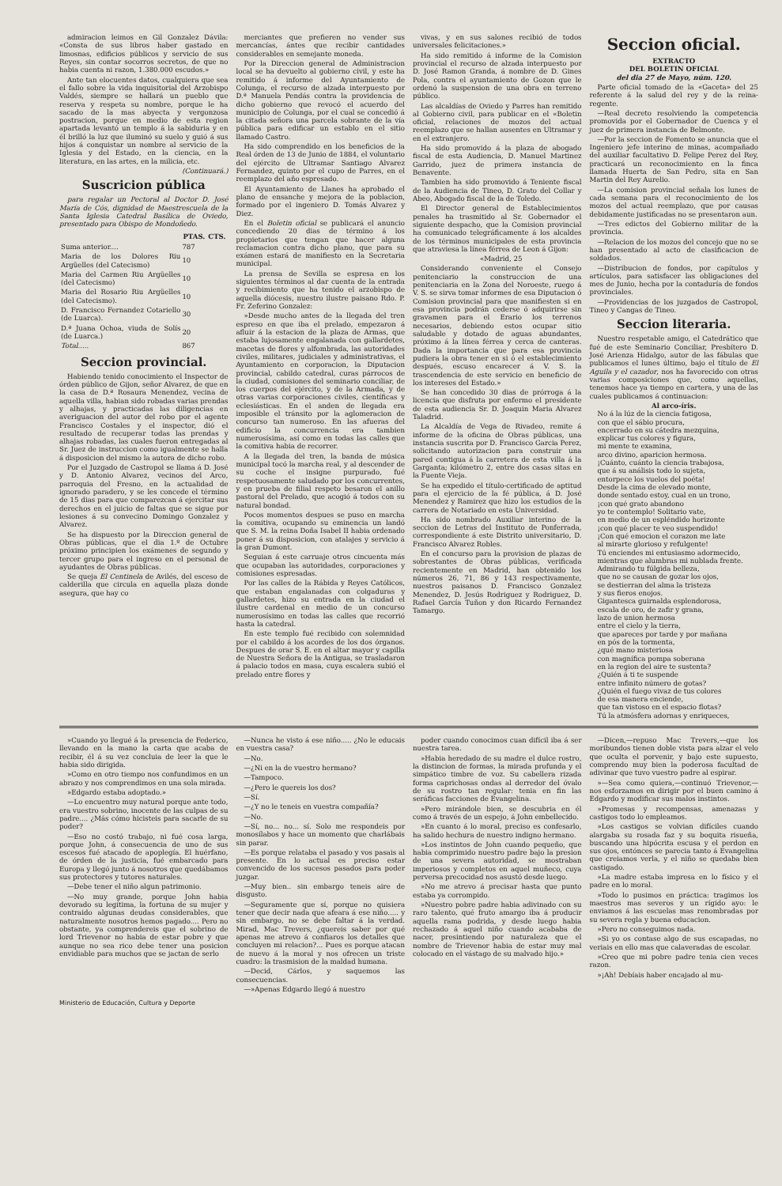admiracion leimos en Gil Gonzalez Dávila: «Consta de sus libros haber gastado en limosnas, edificios públicos y servicio de sus Reyes, sin contar socorros secretos, de que no habia cuenta ni razon, 1.380.000 escudos.»
Ante tan elocuentes datos, cualquiera que sea el fallo sobre la vida inquisitorial del Arzobispo Valdés, siempre se hallará un pueblo que reserva y respeta su nombre, porque le ha sacado de la mas abyecta y vergonzosa postracion, porque en medio de esta region apartada levantó un templo á la sabiduria y en él brilló la luz que iluminó su suelo y guió á sus hijos á conquistar un nombre al servicio de la Iglesia y del Estado, en la ciencia, en la literatura, en las artes, en la milicia, etc.
(Continuará.)
Suscricion pública
para regalar un Pectoral al Doctor D. José María de Cós, dignidad de Maestrescuela de la Santa Iglesia Catedral Basílica de Oviedo, presentado para Obispo de Mondoñedo.
| | PTAS. | CTS. |
| --- | --- | --- |
| Suma anterior.... | 787 | |
| Maria de los Dolores Riu Argüelles (del Catecismo) | 10 | |
| Maria del Carmen Riu Argüelles (del Catecismo) | 10 | |
| Maria del Rosario Riu Argüelles (del Catecismo). | 10 | |
| D. Francisco Fernandez Cotariello (de Luarca). | 30 | |
| D.ª Juana Ochoa, viuda de Solís (de Luarca.) | 20 | |
| Total ..... | 867 | |
Seccion provincial.
Habiendo tenido conocimiento el Inspector de órden público de Gijon, señor Alvarez, de que en la casa de D.ª Rosaura Menendez, vecina de aquella villa, habian sido robadas varias prendas y alhajas, y practicadas las diligencias en averiguacion del autor del robo por el agente Francisco Costales y el inspector, dió el resultado de recuperar todas las prendas y alhajas robadas, las cuales fueron entregadas al Sr. Juez de instruccion como igualmente se halla á disposicion del mismo la autora de dicho robo.
Por el Juzgado de Castropol se llama á D. José y D. Antonio Alvarez, vecinos del Arco, parroquia del Fresno, en la actualidad de ignorado paradero, y se les concede el término de 15 dias para que comparezcan á ejercitar sus derechos en el juicio de faltas que se sigue por lesiones á su convecino Domingo Gonzalez y Alvarez.
Se ha dispuesto por la Direccion general de Obras públicas, que el dia 1.º de Octubre próximo principien los exámenes de segundo y tercer grupo para el ingreso en el personal de ayudantes de Obras públicas.
Se queja El Centinela de Avilés, del esceso de calderilla que circula en aquella plaza donde asegura, que hay co
merciantes que prefieren no vender sus mercancías, ántes que recibir cantidades considerables en semejante moneda.
Por la Direccion general de Administracion local se ha devuelto al gobierno civil, y este ha remitido á informe del Ayuntamiento de Colunga, el recurso de alzada interpuesto por D.ª Manuela Pendás contra la providencia de dicho gobierno que revocó el acuerdo del municipio de Colunga, por el cual se concedió á la citada señora una parcela sobrante de la vía pública para edificar un establo en el sitio llamado Castro.
Ha sido comprendido en los beneficios de la Real órden de 13 de Junio de 1884, el voluntario del ejército de Ultramar Santiago Alvarez Fernandez, quinto por el cupo de Parres, en el reemplazo del año espresado.
El Ayuntamiento de Llanes ha aprobado el plano de ensanche y mejora de la poblacion, formado por el ingeniero D. Tomás Alvarez y Diez.
En el Boletin oficial se publicará el anuncio concediendo 20 dias de término á los propietarios que tengan que hacer alguna reclamacion contra dicho plano, que para su exámen estará de manifiesto en la Secretaria municipal.
La prensa de Sevilla se espresa en los siguientes términos al dar cuenta de la entrada y recibimiento que ha tenido el arzobispo de aquella diócesis, nuestro ilustre paisano Rdo. P. Fr. Zeferino Gonzalez:
»Desde mucho antes de la llegada del tren espreso en que iba el prelado, empezaron á afluir á la estacion de la plaza de Armas, que estaba lujosamente engalanada con gallardetes, macetas de flores y alfombrada, las autoridades civiles, militares, judiciales y administrativas, el Ayuntamiento en corporacion, la Diputacion provincial, cabildo catedral, curas párrocos de la ciudad, comisiones del seminario conciliar, de los cuerpos del ejército, y de la Armada, y de otras varias corporaciones civiles, científicas y eclesiásticas. En el anden de llegada era imposible el tránsito por la aglomeracion de concurso tan numeroso. En las afueras del edificio la concurrencia era tambien numerosísima, así como en todas las calles que la comitiva habia de recorrer.
A la llegada del tren, la banda de música municipal tocó la marcha real, y al descender de su coche el insigne purpurado, fué respetuosamente saludado por los concurrentes, y en prueba de filial respeto besaron el anillo pastoral del Prelado, que acogió á todos con su natural bondad.
Pocos momentos despues se puso en marcha la comitiva, ocupando su eminencia un landó que S. M. la reina Doña Isabel II habia ordenado poner á su disposicion, con atalajes y servicio á la gran Dumont.
Seguian á este carruaje otros cincuenta más que ocupaban las autoridades, corporaciones y comisiones espresadas.
Por las calles de la Rábida y Reyes Católicos, que estaban engalanadas con colgaduras y gallardetes, hizo su entrada en la ciudad el ilustre cardenal en medio de un concurso numerosísimo en todas las calles que recorrió hasta la catedral.
En este templo fué recibido con solemnidad por el cabildo á los acordes de los dos órganos. Despues de orar S. E. en el altar mayor y capilla de Nuestra Señora de la Antigua, se trasladaron á palacio todos en masa, cuya escalera subió el prelado entre flores y
vivas, y en sus salones recibió de todos universales felicitaciones.»
Ha sido remitido á informe de la Comision provincial el recurso de alzada interpuesto por D. José Ramon Granda, á nombre de D. Gines Pola, contra el ayuntamiento de Gozon que le ordenó la suspension de una obra en terreno público.
Las alcaldías de Oviedo y Parres han remitido al Gobierno civil, para publicar en el «Boletin oficial, relaciones de mozos del actual reemplazo que se hallan ausentes en Ultramar y en el extranjero.
Ha sido promovido á la plaza de abogado fiscal de esta Audiencia, D. Manuel Martinez Garrido, juez de primera instancia de Benavente.
Tambien ha sido promovido á Teniente fiscal de la Audiencia de Tineo, D. Grato del Collar y Abeo, Abogado fiscal de la de Toledo.
El Director general de Establecimientos penales ha trasmitido al Sr. Gobernador el siguiente despacho, que la Comision provincial ha comunicado telegráficamente á los alcaldes de los términos municipales de esta provincia que atraviesa la línea férrea de Leon á Gijon:
«Madrid, 25
Considerando conveniente el Consejo penitenciario la construccion de una penitenciaria en la Zona del Noroeste, ruego á V. S. se sirva tomar informes de esa Diputacion ó Comision provincial para que manifiesten si en esa provincia podrán cederse ó adquirirse sin gravamen para el Erario los terrenos necesarios, debiendo estos ocupar sitio saludable y dotado de aguas abundantes, próximo á la línea férrea y cerca de canteras. Dada la importancia que para esa provincia pudiera la obra tener en si ó el establecimiento después, escuso encarecer á V. S. la trascendencia de este servicio en beneficio de los intereses del Estado.»
Se han concedido 30 dias de prórroga á la licencia que disfruta por enfermo el presidente de esta audiencia Sr. D. Joaquin Maria Alvarez Taladrid.
La Alcaldía de Vega de Rivadeo, remite á informe de la oficina de Obras públicas, una instancia suscrita por D. Francisco Garcia Perez, solicitando autorizacion para construir una pared contigua á la carretera de esta villa á la Garganta; kilómetro 2, entre dos casas sitas en la Fuente Vieja.
Se ha expedido el título-certificado de aptitud para el ejercicio de la fé pública, á D. José Menendez y Ramirez que hizo los estudios de la carrera de Notariado en esta Universidad.
Ha sido nombrado Auxiliar interino de la seccion de Letras del Instituto de Ponferrada, correspondiente á este Distrito universitario, D. Francisco Alvarez Robles.
En el concurso para la provision de plazas de sobrestantes de Obras públicas, verificada recientemente en Madrid, han obtenido los números 26, 71, 86 y 143 respectivamente, nuestros paisanos D. Francisco Gonzalez Menendez, D. Jesús Rodriguez y Rodriguez, D. Rafael García Tuñon y don Ricardo Fernandez Tamargo.
Seccion oficial.
EXTRACTO
DEL BOLETIN OFICIAL
del dia 27 de Mayo, núm. 120.
Parte oficial tomado de la «Gaceta» del 25 referente á la salud del rey y de la reina-regente.
—Real decreto resolviendo la competencia promovida por el Gobernador de Cuenca y el juez de primera instancia de Belmonte.
—Por la seccion de Fomento se anuncia que el Ingeniero jefe interino de minas, acompañado del auxiliar facultativo D. Felipe Perez del Rey, practicará un reconocimiento en la finca llamada Huerta de San Pedro, sita en San Martin del Rey Aurelio.
—La comision provincial señala los lunes de cada semana para el reconocimiento de los mozos del actual reemplazo, que por causas debidamente justificadas no se presentaron aun.
—Tres edictos del Gobierno militar de la provincia.
—Relacion de los mozos del concejo que no se han presentado al acto de clasificacion de soldados.
—Distribucion de fondos, por capítulos y artículos, para satisfacer las obligaciones del mes de Junio, hecha por la contaduría de fondos provinciales.
—Providencias de los juzgados de Castropol, Tineo y Cangas de Tineo.
Seccion literaria.
Nuestro respetable amigo, el Catedrático que fué de este Seminario Conciliar, Presbítero D. José Arienza Hidalgo, autor de las fábulas que publicamos el lunes último, bajo el título de El Aguila y el cazador, nos ha favorecido con otras varias composiciones que, como aquellas, tenemos hace ya tiempo en cartera, y una de las cuales publicamos á continuacion:
Al arco-íris.
No á la lúz de la ciencia fatigosa,
con que el sábio procura,
encerrado en su cátedra mezquina,
explicar tus colores y figura,
mi mente te examina,
arco divino, aparicion hermosa.
¡Cuánto, cuánto la ciencia trabajosa,
que á su análisis todo lo sujeta,
entorpece los vuelos del poéta!
Desde la cima de elevado monte,
donde sentado estoy, cual en un trono,
¡con qué grato abandono
yo te contemplo! Solitario vate,
en medio de un espléndido horizonte
¡con qué placer te veo suspendido!
¡Con qué emocion el corazon me late
al mirarte glorioso y refulgente!
Tú enciendes mi entusiasmo adormecido,
mientras que alumbras mi nublada frente.
Admirando tu fúlgida belleza,
que no se causan de gozar los ojos,
se destierran del alma la tristeza
y sus fieros enojos.
Gigantesca guirnalda esplendorosa,
escala de oro, de zafir y grana,
lazo de union hermosa
entre el cielo y la tierra,
que apareces por tarde y por mañana
en pós de la tormenta,
¿qué mano misteriosa
con magnífica pompa soberana
en la region del aire te sustenta?
¿Quién á ti te suspende
entre infinito número de gotas?
¿Quién el fuego vivaz de tus colores
de esa manera enciende,
que tan vistoso en el espacio flotas?
Tú la atmósfera adornas y enriqueces,
»Cuando yo llegué á la presencia de Federico, llevando en la mano la carta que acaba de recibir, él á su vez concluia de leer la que le habia sido dirigida.
»Como en otro tiempo nos confundimos en un abrazo y nos comprendimos en una sola mirada.
»Edgardo estaba adoptado.»
—Lo encuentro muy natural porque ante todo, era vuestro sobrino, inocente de las culpas de su padre.... ¿Más cómo hicisteis para sacarle de su poder?
—Eso no costó trabajo, ni fué cosa larga, porque John, á consecuencia de uno de sus escesos fué atacado de apoplegía. El huérfano, de órden de la justicia, fué embarcado para Europa y llegó junto á nosotros que quedábamos sus protectores y tutores naturales.
—Debe tener el niño algun patrimonio.
—No muy grande, porque John habia devorado su legítima, la fortuna de su mujer y contraido algunas deudas considerables, que naturalmente nosotros hemos pagado.... Pero no obstante, ya comprendereis que el sobrino de lord Trievenor no habia de estar pobre y que aunque no sea rico debe tener una posicion envidiable para muchos que se jactan de serlo
—Nunca he visto á ese niño..... ¿No le educais en vuestra casa?
—No.
—¿Ni en la de vuestro hermano?
—Tampoco.
—¿Pero le quereis los dos?
—Sí.
—¿Y no le teneis en vuestra compañía?
—No.
—Sí, no... no... sí. Solo me respondeis por monosílabos y hace un momento que charlábais sin parar.
—Es porque relataba el pasado y vos pasais al presente. En lo actual es preciso estar convencido de los sucesos pasados para poder juzgar.
—Muy bien.. sin embargo teneis aire de disgusto.
—Seguramente que sí, porque no quisiera tener que decir nada que afeara á ese niño..... y sin embargo, no se debe faltar á la verdad. Mirad, Mac Trevers, ¿quereis saber por qué apenas me atrevo á confiaros los detalles que concluyen mi relacion?... Pues es porque atacan de nuevo á la moral y nos ofrecen un triste cuadro: la trasmision de la maldad humana.
—Decid, Cárlos, y saquemos las consecuencias.
—»Apenas Edgardo llegó á nuestro
poder cuando conocimos cuan difícil iba á ser nuestra tarea.
»Habia heredado de su madre el dulce rostro, la distincion de formas, la mirada profunda y el simpático timbre de voz. Su cabellera rizada forma caprichosas ondas al derredor del óvalo de su rostro tan regular: tenia en fin las seráficas facciones de Evangelina.
»Pero mirándole bien, se descubria en él como á través de un espejo, á John embellecido.
»En cuanto á lo moral, preciso es confesarlo, ha salido hechura de nuestro indigno hermano.
»Los instintos de John cuando pequeño, que habia comprimido nuestro padre bajo la presion de una severa autoridad, se mostraban imperiosos y completos en aquel muñeco, cuya perversa precocidad nos asustó desde luego.
»No me atrevo á precisar hasta que punto estaba ya corrompido.
»Nuestro pobre padre habia adivinado con su raro talento, qué fruto amargo iba á producir aquella rama podrida, y desde luego habia rechazado á aquel niño cuando acababa de nacer, presintiendo por naturaleza que el nombre de Trievenor habia de estar muy mal colocado en el vástago de su malvado hijo.»
—Dicen,—repuso Mac Trevers,—que los moribundos tienen doble vista para alzar el velo que oculta el porvenir, y bajo este supuesto, comprendo muy bien la poderosa facultad de adivinar que tuvo vuestro padre al espirar.
»—Sea como quiera,—continuó Trievenor,—nos esforzamos en dirigir por el buen camino á Edgardo y modificar sus malos instintos.
»Promesas y recompensas, amenazas y castigos todo lo empleamos.
»Los castigos se volvian difíciles cuando alargaba su rosada faz y su boquita risueña, buscando una hipócrita escusa y el perdon en sus ojos, entónces se parecia tanto á Evangelina que creiamos verla, y el niño se quedaba bien castigado.
»La madre estaba impresa en lo físico y el padre en lo moral.
»Todo lo pusimos en práctica: tragimos los maestros mas severos y un rígido ayo: le enviamos á las escuelas mas renombradas por su severa regla y buena educacion.
»Pero no conseguimos nada.
»Si yo os contase algo de sus escapadas, no veriais en ello mas que calaveradas de escolar.
»Creo que mi pobre padre tenia cien veces razon.
»¡Ah! Debíais haber encajado al mu-
Ministerio de Educación, Cultura y Deporte